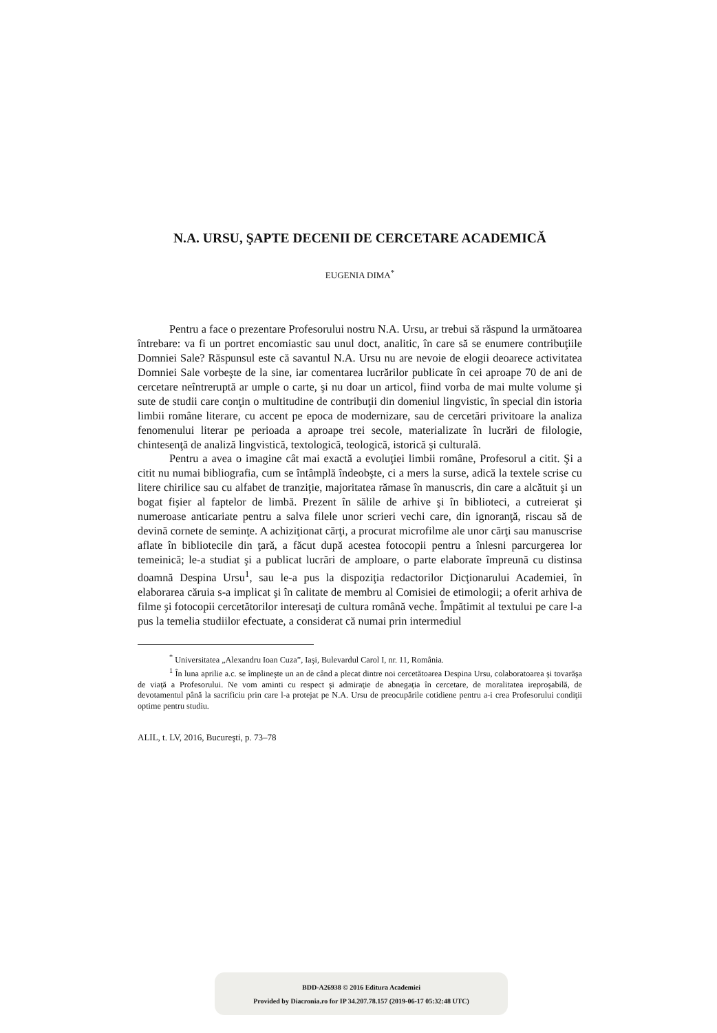N.A. URSU, ŞAPTE DECENII DE CERCETARE ACADEMICĂ
EUGENIA DIMA<sup>*</sup>
Pentru a face o prezentare Profesorului nostru N.A. Ursu, ar trebui să răspund la următoarea întrebare: va fi un portret encomiastic sau unul doct, analitic, în care să se enumere contribuţiile Domniei Sale? Răspunsul este că savantul N.A. Ursu nu are nevoie de elogii deoarece activitatea Domniei Sale vorbeşte de la sine, iar comentarea lucrărilor publicate în cei aproape 70 de ani de cercetare neîntreruptă ar umple o carte, şi nu doar un articol, fiind vorba de mai multe volume şi sute de studii care conţin o multitudine de contribuţii din domeniul lingvistic, în special din istoria limbii române literare, cu accent pe epoca de modernizare, sau de cercetări privitoare la analiza fenomenului literar pe perioada a aproape trei secole, materializate în lucrări de filologie, chintesenţă de analiză lingvistică, textologică, teologică, istorică şi culturală.
Pentru a avea o imagine cât mai exactă a evoluţiei limbii române, Profesorul a citit. Şi a citit nu numai bibliografia, cum se întâmplă îndeobşte, ci a mers la surse, adică la textele scrise cu litere chirilice sau cu alfabet de tranziţie, majoritatea rămase în manuscris, din care a alcătuit şi un bogat fişier al faptelor de limbă. Prezent în sălile de arhive şi în biblioteci, a cutreierat şi numeroase anticariate pentru a salva filele unor scrieri vechi care, din ignoranţă, riscau să de devină cornete de seminţe. A achiziţionat cărţi, a procurat microfilme ale unor cărţi sau manuscrise aflate în bibliotecile din ţară, a făcut după acestea fotocopii pentru a înlesni parcurgerea lor temeinică; le-a studiat şi a publicat lucrări de amploare, o parte elaborate împreună cu distinsa doamnă Despina Ursu<sup>1</sup>, sau le-a pus la dispoziţia redactorilor Dicţionarului Academiei, în elaborarea căruia s-a implicat şi în calitate de membru al Comisiei de etimologii; a oferit arhiva de filme şi fotocopii cercetătorilor interesaţi de cultura română veche. Împătimit al textului pe care l-a pus la temelia studiilor efectuate, a considerat că numai prin intermediul
<sup>*</sup> Universitatea „Alexandru Ioan Cuza”, Iaşi, Bulevardul Carol I, nr. 11, România.
<sup>1</sup> În luna aprilie a.c. se împlineşte un an de când a plecat dintre noi cercetătoarea Despina Ursu, colaboratoarea şi tovarăşa de viaţă a Profesorului. Ne vom aminti cu respect şi admiraţie de abnegaţia în cercetare, de moralitatea ireproşabilă, de devotamentul până la sacrificiu prin care l-a protejat pe N.A. Ursu de preocupările cotidiene pentru a-i crea Profesorului condiţii optime pentru studiu.
ALIL, t. LV, 2016, Bucureşti, p. 73–78
BDD-A26938 © 2016 Editura Academiei
Provided by Diacronia.ro for IP 34.207.78.157 (2019-06-17 05:32:48 UTC)